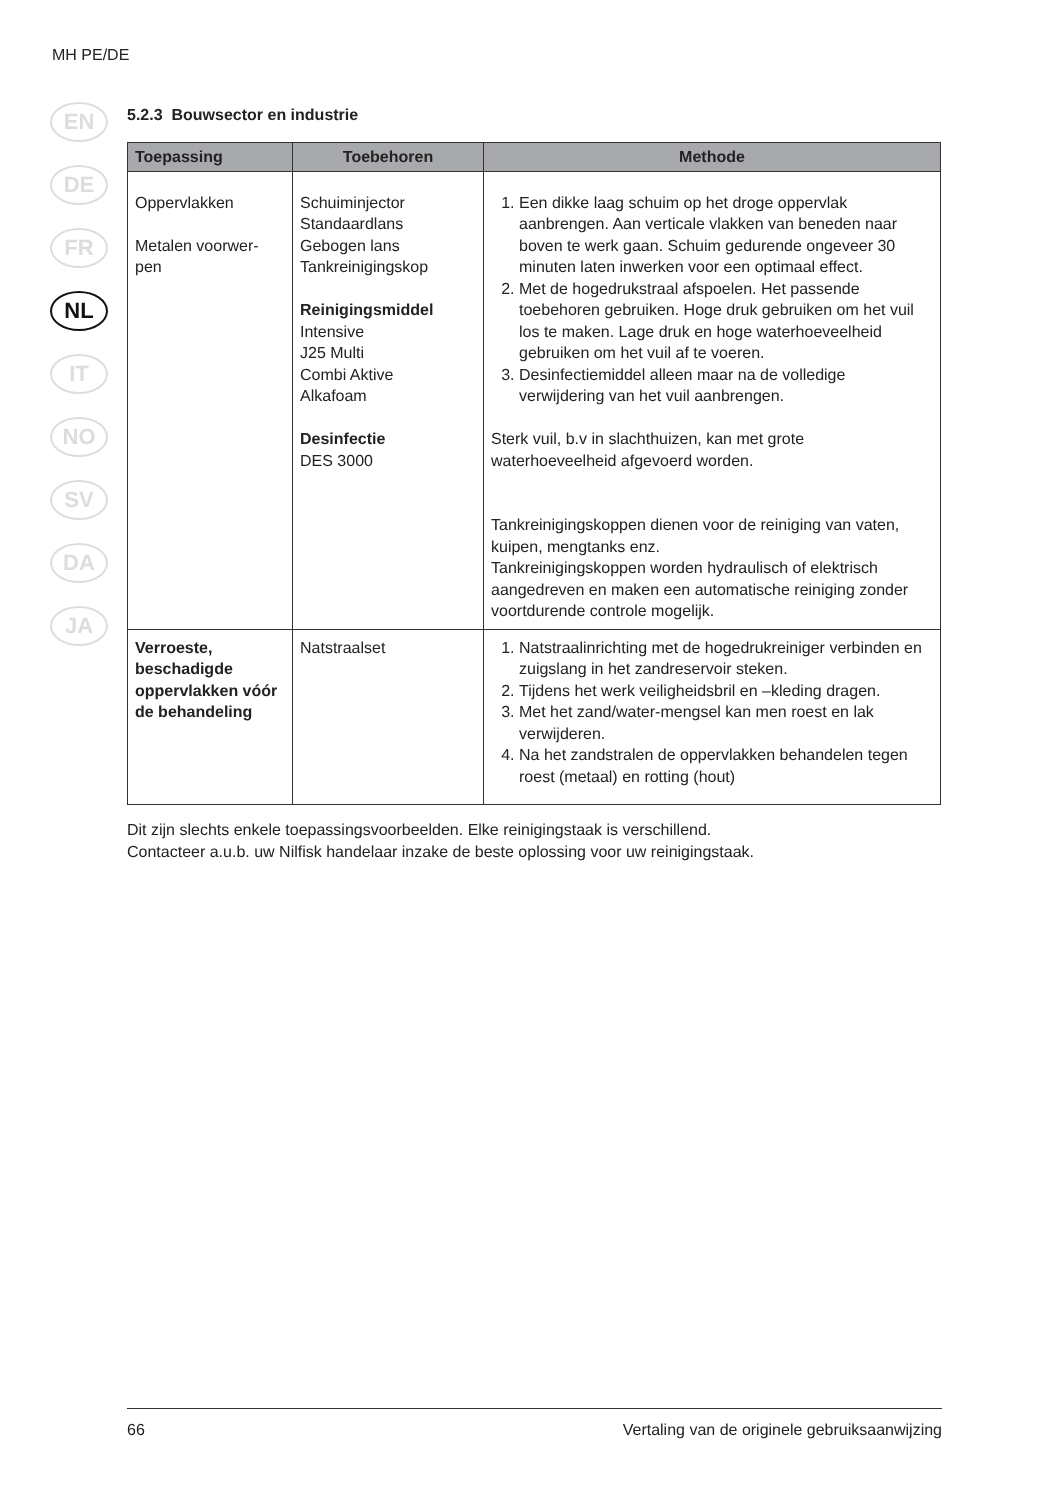MH PE/DE
EN
DE
FR
NL
IT
NO
SV
DA
JA
5.2.3 Bouwsector en industrie
| Toepassing | Toebehoren | Methode |
| --- | --- | --- |
| Oppervlakken Metalen voorwer- pen | Schuiminjector Standaardlans Gebogen lans Tankreinigingskop Reinigingsmiddel Intensive J25 Multi Combi Aktive Alkafoam Desinfectie DES 3000 | 1. Een dikke laag schuim op het droge oppervlak aanbrengen. Aan verticale vlakken van beneden naar boven te werk gaan. Schuim gedurende ongeveer 30 minuten laten inwerken voor een optimaal effect. 2. Met de hogedrukstraal afspoelen. Het passende toebehoren gebruiken. Hoge druk gebruiken om het vuil los te maken. Lage druk en hoge waterhoeveelheid gebruiken om het vuil af te voeren. 3. Desinfectiemiddel alleen maar na de volledige verwijdering van het vuil aanbrengen. Sterk vuil, b.v in slachthuizen, kan met grote waterhoeveelheid afgevoerd worden. Tankreinigingskoppen dienen voor de reiniging van vaten, kuipen, mengtanks enz. Tankreinigingskoppen worden hydraulisch of elektrisch aangedreven en maken een automatische reiniging zonder voortdurende controle mogelijk. |
| Verroeste, beschadigde oppervlakken vóór de behandeling | Natstraalset | 1. Natstraalinrichting met de hogedrukreiniger verbinden en zuigslang in het zandreservoir steken. 2. Tijdens het werk veiligheidsbril en –kleding dragen. 3. Met het zand/water-mengsel kan men roest en lak verwijderen. 4. Na het zandstralen de oppervlakken behandelen tegen roest (metaal) en rotting (hout) |
Dit zijn slechts enkele toepassingsvoorbeelden. Elke reinigingstaak is verschillend.
Contacteer a.u.b. uw Nilfisk handelaar inzake de beste oplossing voor uw reinigingstaak.
66 Vertaling van de originele gebruiksaanwijzing